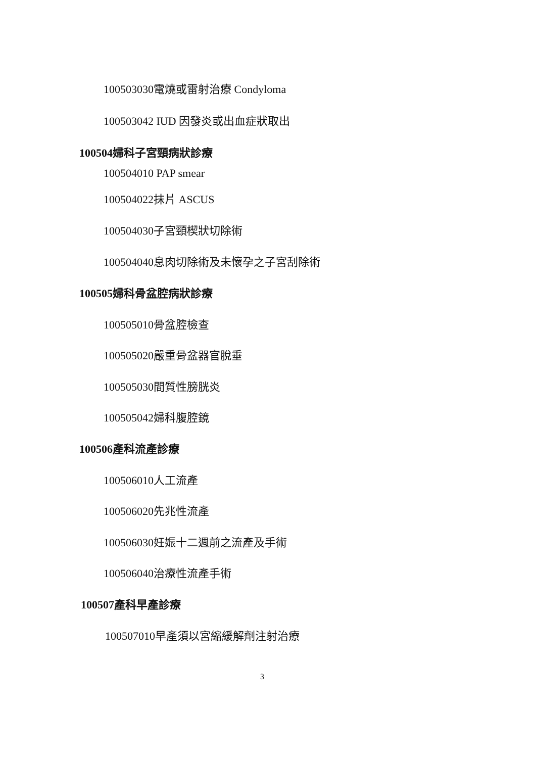100503030電燒或雷射治療 Condyloma
100503042 IUD 因發炎或出血症狀取出
100504婦科子宮頸病狀診療
100504010 PAP smear
100504022抹片 ASCUS
100504030子宮頸楔狀切除術
100504040息肉切除術及未懷孕之子宮刮除術
100505婦科骨盆腔病狀診療
100505010骨盆腔檢查
100505020嚴重骨盆器官脫垂
100505030間質性膀胱炎
100505042婦科腹腔鏡
100506產科流產診療
100506010人工流產
100506020先兆性流產
100506030妊娠十二週前之流產及手術
100506040治療性流產手術
100507產科早產診療
100507010早產須以宮縮緩解劑注射治療
3